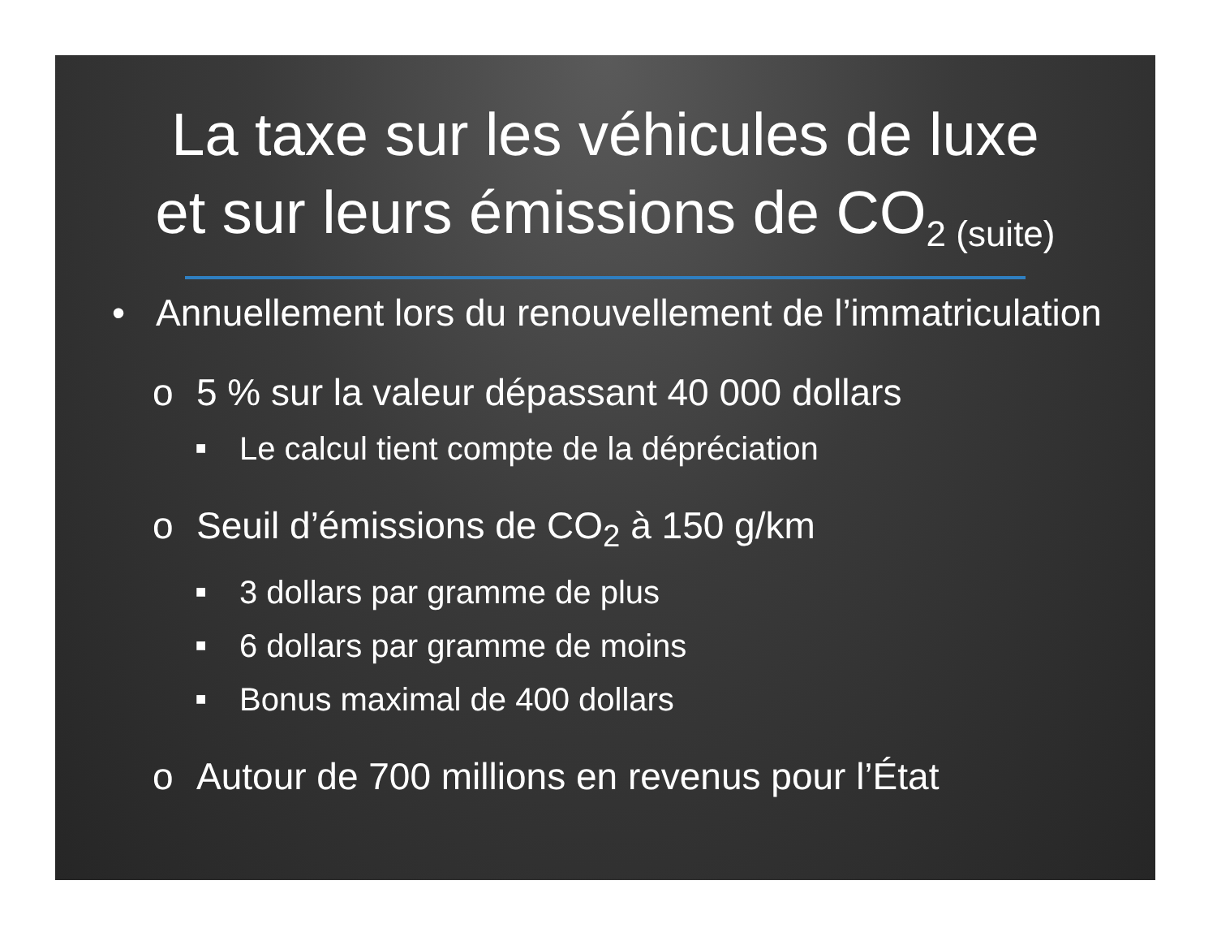La taxe sur les véhicules de luxe
et sur leurs émissions de CO<sub>2 (suite)</sub>
• Annuellement lors du renouvellement de l’immatriculation
o 5 % sur la valeur dépassant 40 000 dollars
■ Le calcul tient compte de la dépréciation
o Seuil d’émissions de CO<sub>2</sub> à 150 g/km
■ 3 dollars par gramme de plus
■ 6 dollars par gramme de moins
■ Bonus maximal de 400 dollars
o Autour de 700 millions en revenus pour l’État